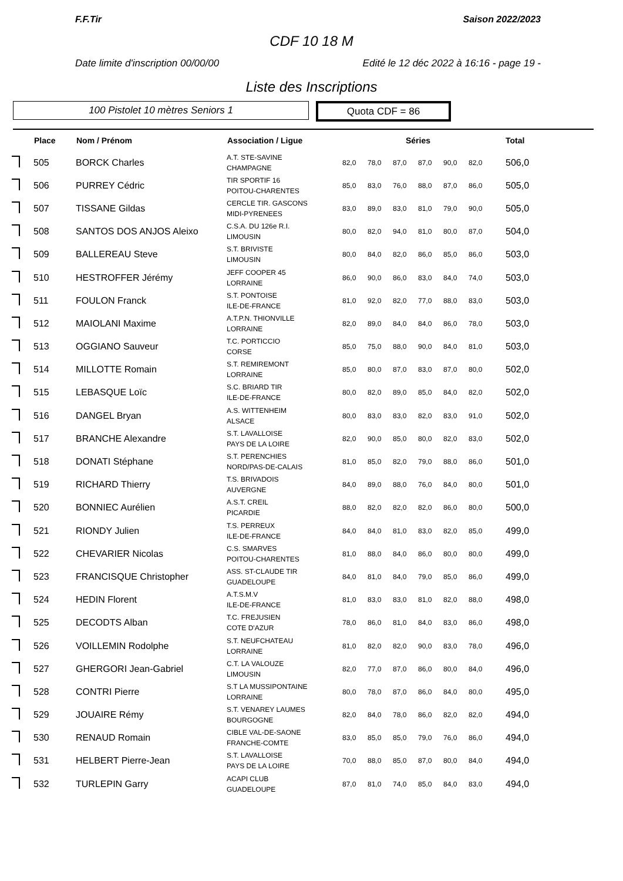F.F.Tir Saison 2022/2023
CDF 10 18 M
Date limite d'inscription 00/00/00 Edité le 12 déc 2022 à 16:16 - page 19 -
Liste des Inscriptions
100 Pistolet 10 mètres Seniors 1
Quota CDF = 86
| | Place | Nom / Prénom | Association / Ligue | Séries | | | | | | Total |
| --- | --- | --- | --- | --- | --- | --- | --- | --- | --- | --- |
| | 505 | BORCK Charles | A.T. STE-SAVINE CHAMPAGNE | 82,0 | 78,0 | 87,0 | 87,0 | 90,0 | 82,0 | 506,0 |
| | 506 | PURREY Cédric | TIR SPORTIF 16 POITOU-CHARENTES | 85,0 | 83,0 | 76,0 | 88,0 | 87,0 | 86,0 | 505,0 |
| | 507 | TISSANE Gildas | CERCLE TIR. GASCONS MIDI-PYRENEES | 83,0 | 89,0 | 83,0 | 81,0 | 79,0 | 90,0 | 505,0 |
| | 508 | SANTOS DOS ANJOS Aleixo | C.S.A. DU 126e R.I. LIMOUSIN | 80,0 | 82,0 | 94,0 | 81,0 | 80,0 | 87,0 | 504,0 |
| | 509 | BALLEREAU Steve | S.T. BRIVISTE LIMOUSIN | 80,0 | 84,0 | 82,0 | 86,0 | 85,0 | 86,0 | 503,0 |
| | 510 | HESTROFFER Jérémy | JEFF COOPER 45 LORRAINE | 86,0 | 90,0 | 86,0 | 83,0 | 84,0 | 74,0 | 503,0 |
| | 511 | FOULON Franck | S.T. PONTOISE ILE-DE-FRANCE | 81,0 | 92,0 | 82,0 | 77,0 | 88,0 | 83,0 | 503,0 |
| | 512 | MAIOLANI Maxime | A.T.P.N. THIONVILLE LORRAINE | 82,0 | 89,0 | 84,0 | 84,0 | 86,0 | 78,0 | 503,0 |
| | 513 | OGGIANO Sauveur | T.C. PORTICCIO CORSE | 85,0 | 75,0 | 88,0 | 90,0 | 84,0 | 81,0 | 503,0 |
| | 514 | MILLOTTE Romain | S.T. REMIREMONT LORRAINE | 85,0 | 80,0 | 87,0 | 83,0 | 87,0 | 80,0 | 502,0 |
| | 515 | LEBASQUE Loïc | S.C. BRIARD TIR ILE-DE-FRANCE | 80,0 | 82,0 | 89,0 | 85,0 | 84,0 | 82,0 | 502,0 |
| | 516 | DANGEL Bryan | A.S. WITTENHEIM ALSACE | 80,0 | 83,0 | 83,0 | 82,0 | 83,0 | 91,0 | 502,0 |
| | 517 | BRANCHE Alexandre | S.T. LAVALLOISE PAYS DE LA LOIRE | 82,0 | 90,0 | 85,0 | 80,0 | 82,0 | 83,0 | 502,0 |
| | 518 | DONATI Stéphane | S.T. PERENCHIES NORD/PAS-DE-CALAIS | 81,0 | 85,0 | 82,0 | 79,0 | 88,0 | 86,0 | 501,0 |
| | 519 | RICHARD Thierry | T.S. BRIVADOIS AUVERGNE | 84,0 | 89,0 | 88,0 | 76,0 | 84,0 | 80,0 | 501,0 |
| | 520 | BONNIEC Aurélien | A.S.T. CREIL PICARDIE | 88,0 | 82,0 | 82,0 | 82,0 | 86,0 | 80,0 | 500,0 |
| | 521 | RIONDY Julien | T.S. PERREUX ILE-DE-FRANCE | 84,0 | 84,0 | 81,0 | 83,0 | 82,0 | 85,0 | 499,0 |
| | 522 | CHEVARIER Nicolas | C.S. SMARVES POITOU-CHARENTES | 81,0 | 88,0 | 84,0 | 86,0 | 80,0 | 80,0 | 499,0 |
| | 523 | FRANCISQUE Christopher | ASS. ST-CLAUDE TIR GUADELOUPE | 84,0 | 81,0 | 84,0 | 79,0 | 85,0 | 86,0 | 499,0 |
| | 524 | HEDIN Florent | A.T.S.M.V ILE-DE-FRANCE | 81,0 | 83,0 | 83,0 | 81,0 | 82,0 | 88,0 | 498,0 |
| | 525 | DECODTS Alban | T.C. FREJUSIEN COTE D'AZUR | 78,0 | 86,0 | 81,0 | 84,0 | 83,0 | 86,0 | 498,0 |
| | 526 | VOILLEMIN Rodolphe | S.T. NEUFCHATEAU LORRAINE | 81,0 | 82,0 | 82,0 | 90,0 | 83,0 | 78,0 | 496,0 |
| | 527 | GHERGORI Jean-Gabriel | C.T. LA VALOUZE LIMOUSIN | 82,0 | 77,0 | 87,0 | 86,0 | 80,0 | 84,0 | 496,0 |
| | 528 | CONTRI Pierre | S.T LA MUSSIPONTAINE LORRAINE | 80,0 | 78,0 | 87,0 | 86,0 | 84,0 | 80,0 | 495,0 |
| | 529 | JOUAIRE Rémy | S.T. VENAREY LAUMES BOURGOGNE | 82,0 | 84,0 | 78,0 | 86,0 | 82,0 | 82,0 | 494,0 |
| | 530 | RENAUD Romain | CIBLE VAL-DE-SAONE FRANCHE-COMTE | 83,0 | 85,0 | 85,0 | 79,0 | 76,0 | 86,0 | 494,0 |
| | 531 | HELBERT Pierre-Jean | S.T. LAVALLOISE PAYS DE LA LOIRE | 70,0 | 88,0 | 85,0 | 87,0 | 80,0 | 84,0 | 494,0 |
| | 532 | TURLEPIN Garry | ACAPI CLUB GUADELOUPE | 87,0 | 81,0 | 74,0 | 85,0 | 84,0 | 83,0 | 494,0 |